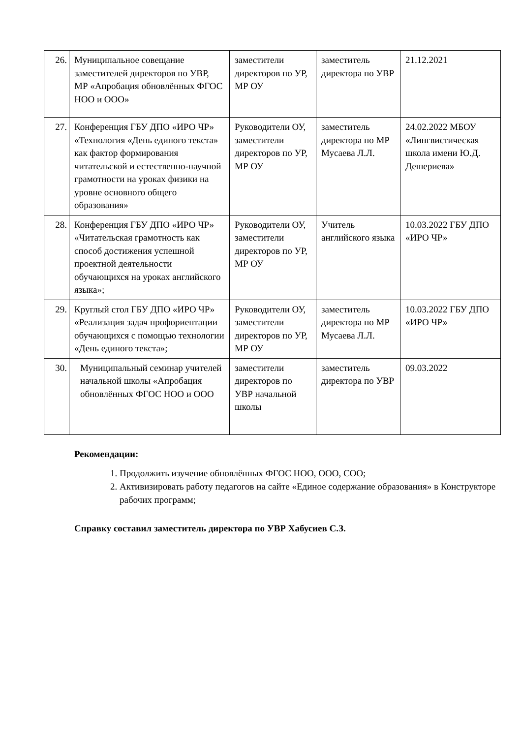| 26. | Муниципальное совещание заместителей директоров по УВР, МР «Апробация обновлённых ФГОС НОО и ООО» | заместители директоров по УР, МР ОУ | заместитель директора по УВР | 21.12.2021 |
| 27. | Конференция ГБУ ДПО «ИРО ЧР» «Технология «День единого текста» как фактор формирования читательской и естественно-научной грамотности на уроках физики на уровне основного общего образования» | Руководители ОУ, заместители директоров по УР, МР ОУ | заместитель директора по МР Мусаева Л.Л. | 24.02.2022 МБОУ «Лингвистическая школа имени Ю.Д. Дешериева» |
| 28. | Конференция ГБУ ДПО «ИРО ЧР» «Читательская грамотность как способ достижения успешной проектной деятельности обучающихся на уроках английского языка»; | Руководители ОУ, заместители директоров по УР, МР ОУ | Учитель английского языка | 10.03.2022 ГБУ ДПО «ИРО ЧР» |
| 29. | Круглый стол ГБУ ДПО «ИРО ЧР» «Реализация задач профориентации обучающихся с помощью технологии «День единого текста»; | Руководители ОУ, заместители директоров по УР, МР ОУ | заместитель директора по МР Мусаева Л.Л. | 10.03.2022 ГБУ ДПО «ИРО ЧР» |
| 30. | Муниципальный семинар учителей начальной школы «Апробация обновлённых ФГОС НОО и ООО | заместители директоров по УВР начальной школы | заместитель директора по УВР | 09.03.2022 |
Рекомендации:
1. Продолжить изучение обновлённых ФГОС НОО, ООО, СОО;
2. Активизировать работу педагогов на сайте «Единое содержание образования» в Конструкторе рабочих программ;
Справку составил заместитель директора по УВР Хабусиев С.З.